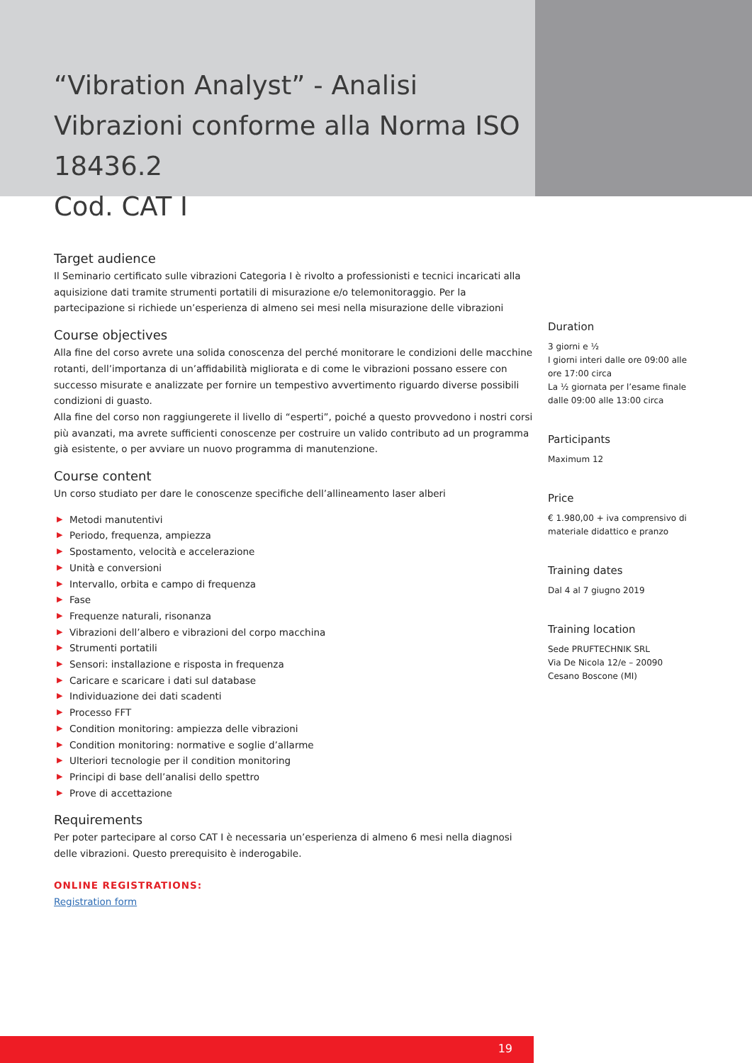“Vibration Analyst” - Analisi Vibrazioni conforme alla Norma ISO 18436.2
Cod. CAT I
Target audience
Il Seminario certificato sulle vibrazioni Categoria I è rivolto a professionisti e tecnici incaricati alla aquisizione dati tramite strumenti portatili di misurazione e/o telemonitoraggio. Per la partecipazione si richiede un’esperienza di almeno sei mesi nella misurazione delle vibrazioni
Course objectives
Alla fine del corso avrete una solida conoscenza del perché monitorare le condizioni delle macchine rotanti, dell’importanza di un’affidabilità migliorata e di come le vibrazioni possano essere con successo misurate e analizzate per fornire un tempestivo avvertimento riguardo diverse possibili condizioni di guasto.
Alla fine del corso non raggiungerete il livello di “esperti”, poiché a questo provvedono i nostri corsi più avanzati, ma avrete sufficienti conoscenze per costruire un valido contributo ad un programma già esistente, o per avviare un nuovo programma di manutenzione.
Course content
Un corso studiato per dare le conoscenze specifiche dell’allineamento laser alberi
▶ Metodi manutentivi
▶ Periodo, frequenza, ampiezza
▶ Spostamento, velocità e accelerazione
▶ Unità e conversioni
▶ Intervallo, orbita e campo di frequenza
▶ Fase
▶ Frequenze naturali, risonanza
▶ Vibrazioni dell’albero e vibrazioni del corpo macchina
▶ Strumenti portatili
▶ Sensori: installazione e risposta in frequenza
▶ Caricare e scaricare i dati sul database
▶ Individuazione dei dati scadenti
▶ Processo FFT
▶ Condition monitoring: ampiezza delle vibrazioni
▶ Condition monitoring: normative e soglie d’allarme
▶ Ulteriori tecnologie per il condition monitoring
▶ Principi di base dell’analisi dello spettro
▶ Prove di accettazione
Requirements
Per poter partecipare al corso CAT I è necessaria un’esperienza di almeno 6 mesi nella diagnosi delle vibrazioni. Questo prerequisito è inderogabile.
ONLINE REGISTRATIONS:
Registration form
Duration
3 giorni e ½
I giorni interi dalle ore 09:00 alle ore 17:00 circa
La ½ giornata per l’esame finale dalle 09:00 alle 13:00 circa
Participants
Maximum 12
Price
€ 1.980,00 + iva comprensivo di materiale didattico e pranzo
Training dates
Dal 4 al 7 giugno 2019
Training location
Sede PRUFTECHNIK SRL
Via De Nicola 12/e – 20090
Cesano Boscone (MI)
19